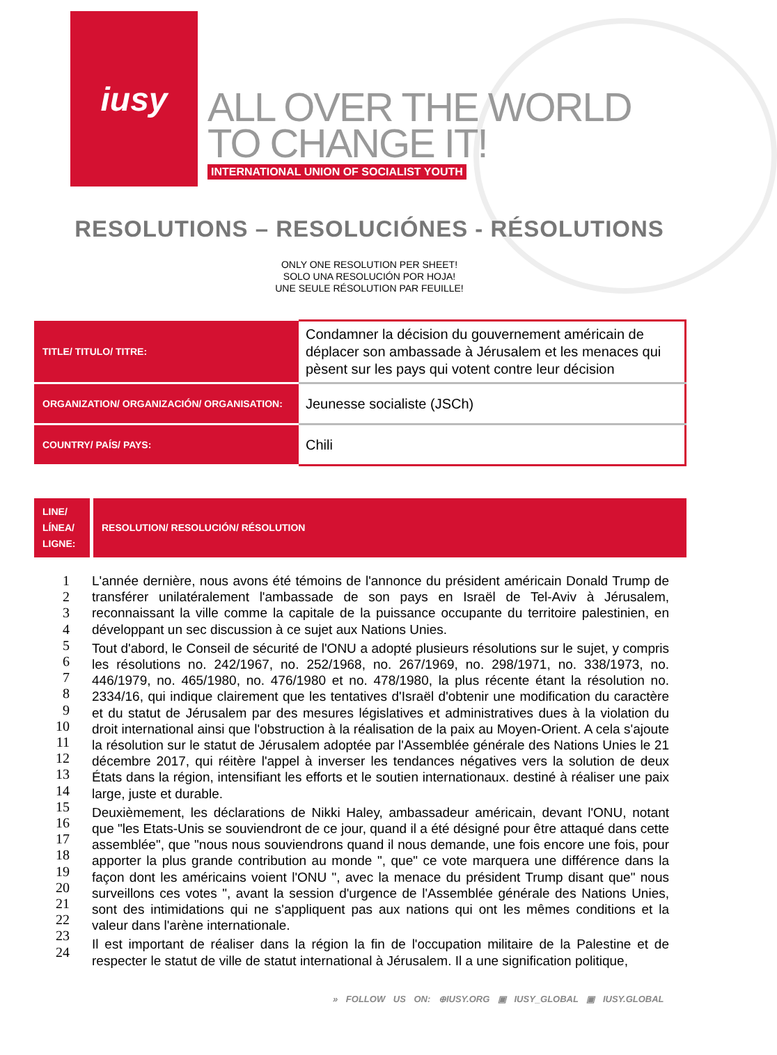iusy
ALL OVER THE WORLD
TO CHANGE IT!
INTERNATIONAL UNION OF SOCIALIST YOUTH
RESOLUTIONS – RESOLUCIÓNES - RÉSOLUTIONS
ONLY ONE RESOLUTION PER SHEET!
SOLO UNA RESOLUCIÓN POR HOJA!
UNE SEULE RÉSOLUTION PAR FEUILLE!
| TITLE/ TITULO/ TITRE: | Condamner la décision du gouvernement américain de déplacer son ambassade à Jérusalem et les menaces qui pèsent sur les pays qui votent contre leur décision |
| ORGANIZATION/ ORGANIZACIÓN/ ORGANISATION: | Jeunesse socialiste (JSCh) |
| COUNTRY/ PAÍS/ PAYS: | Chili |
| LINE/ LÍNEA/ LIGNE: | RESOLUTION/ RESOLUCIÓN/ RÉSOLUTION |
| --- | --- |
1
2
3
4
5
6
7
8
9
10
11
12
13
14
15
16
17
18
19
20
21
22
23
24
L'année dernière, nous avons été témoins de l'annonce du président américain Donald Trump de transférer unilatéralement l'ambassade de son pays en Israël de Tel-Aviv à Jérusalem, reconnaissant la ville comme la capitale de la puissance occupante du territoire palestinien, en développant un sec discussion à ce sujet aux Nations Unies.
Tout d'abord, le Conseil de sécurité de l'ONU a adopté plusieurs résolutions sur le sujet, y compris les résolutions no. 242/1967, no. 252/1968, no. 267/1969, no. 298/1971, no. 338/1973, no. 446/1979, no. 465/1980, no. 476/1980 et no. 478/1980, la plus récente étant la résolution no. 2334/16, qui indique clairement que les tentatives d'Israël d'obtenir une modification du caractère et du statut de Jérusalem par des mesures législatives et administratives dues à la violation du droit international ainsi que l'obstruction à la réalisation de la paix au Moyen-Orient. A cela s'ajoute la résolution sur le statut de Jérusalem adoptée par l'Assemblée générale des Nations Unies le 21 décembre 2017, qui réitère l'appel à inverser les tendances négatives vers la solution de deux États dans la région, intensifiant les efforts et le soutien internationaux. destiné à réaliser une paix large, juste et durable.
Deuxièmement, les déclarations de Nikki Haley, ambassadeur américain, devant l'ONU, notant que "les Etats-Unis se souviendront de ce jour, quand il a été désigné pour être attaqué dans cette assemblée", que "nous nous souviendrons quand il nous demande, une fois encore une fois, pour apporter la plus grande contribution au monde ", que" ce vote marquera une différence dans la façon dont les américains voient l'ONU ", avec la menace du président Trump disant que" nous surveillons ces votes ", avant la session d'urgence de l'Assemblée générale des Nations Unies, sont des intimidations qui ne s'appliquent pas aux nations qui ont les mêmes conditions et la valeur dans l'arène internationale.
Il est important de réaliser dans la région la fin de l'occupation militaire de la Palestine et de respecter le statut de ville de statut international à Jérusalem. Il a une signification politique,
» FOLLOW US ON: ⊕IUSY.ORG ▣ IUSY_GLOBAL ▣ IUSY.GLOBAL